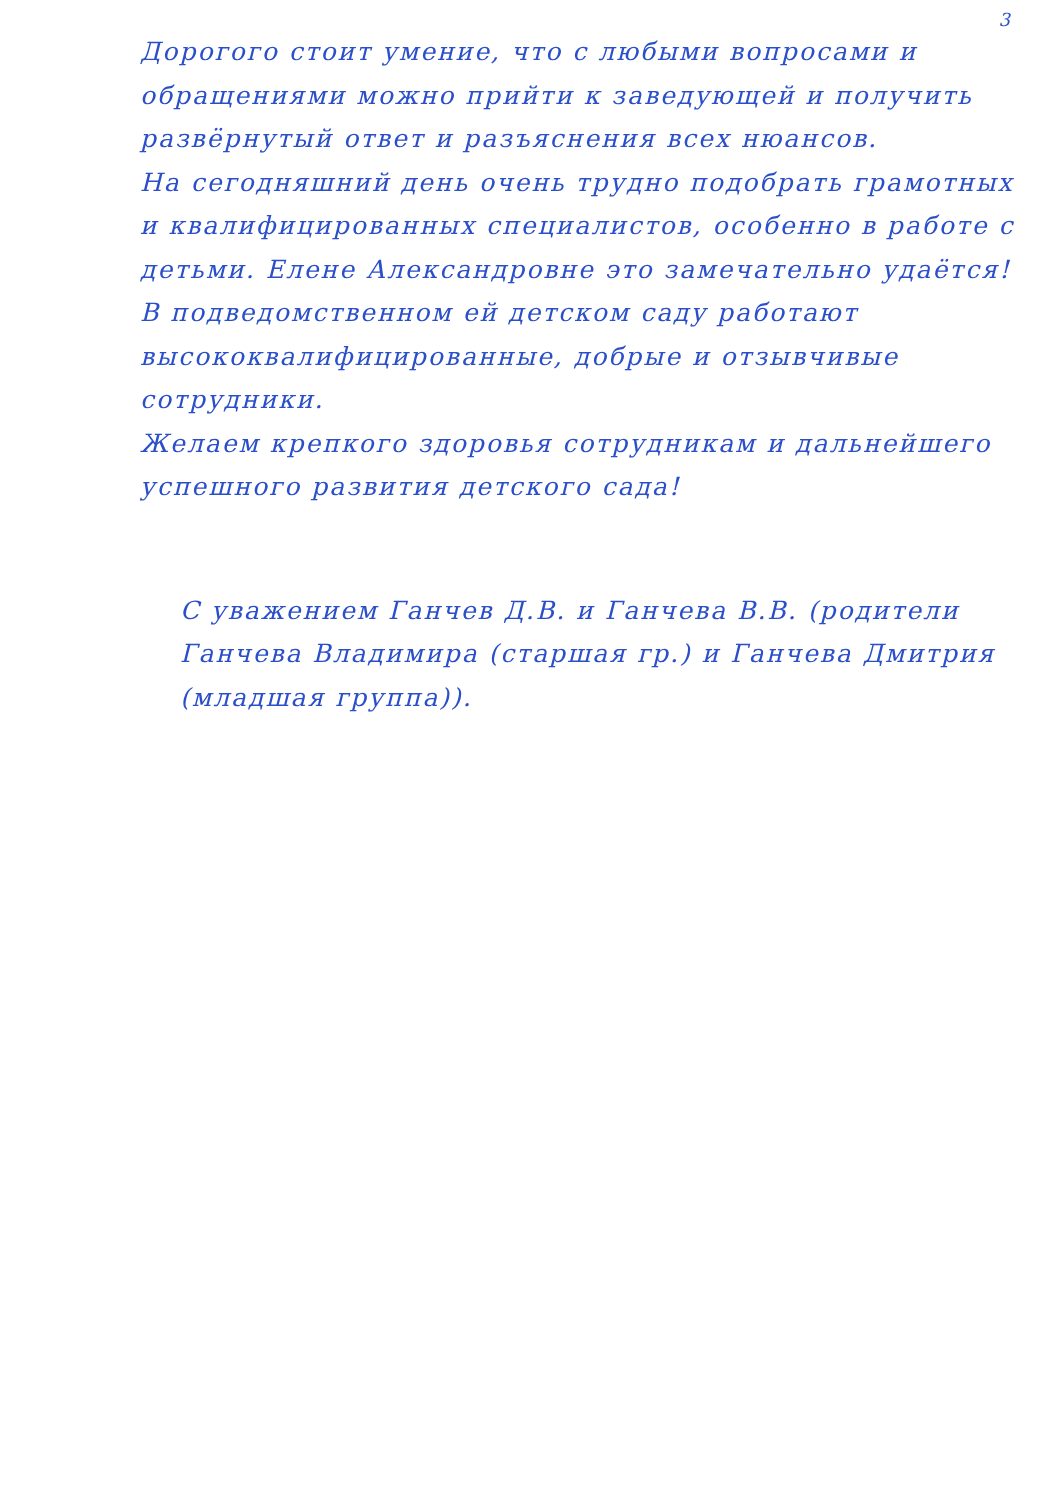3
Дорогого стоит умение, что с любыми вопросами и обращениями можно прийти к заведующей и получить развёрнутый ответ и разъяснения всех нюансов.
На сегодняшний день очень трудно подобрать грамотных и квалифицированных специалистов, особенно в работе с детьми. Елене Александровне это замечательно удаётся! В подведомственном ей детском саду работают высококвалифицированные, добрые и отзывчивые сотрудники.
Желаем крепкого здоровья сотрудникам и дальнейшего успешного развития детского сада!
С уважением Ганчев Д.В. и Ганчева В.В. (родители Ганчева Владимира (старшая гр.) и Ганчева Дмитрия (младшая группа)).